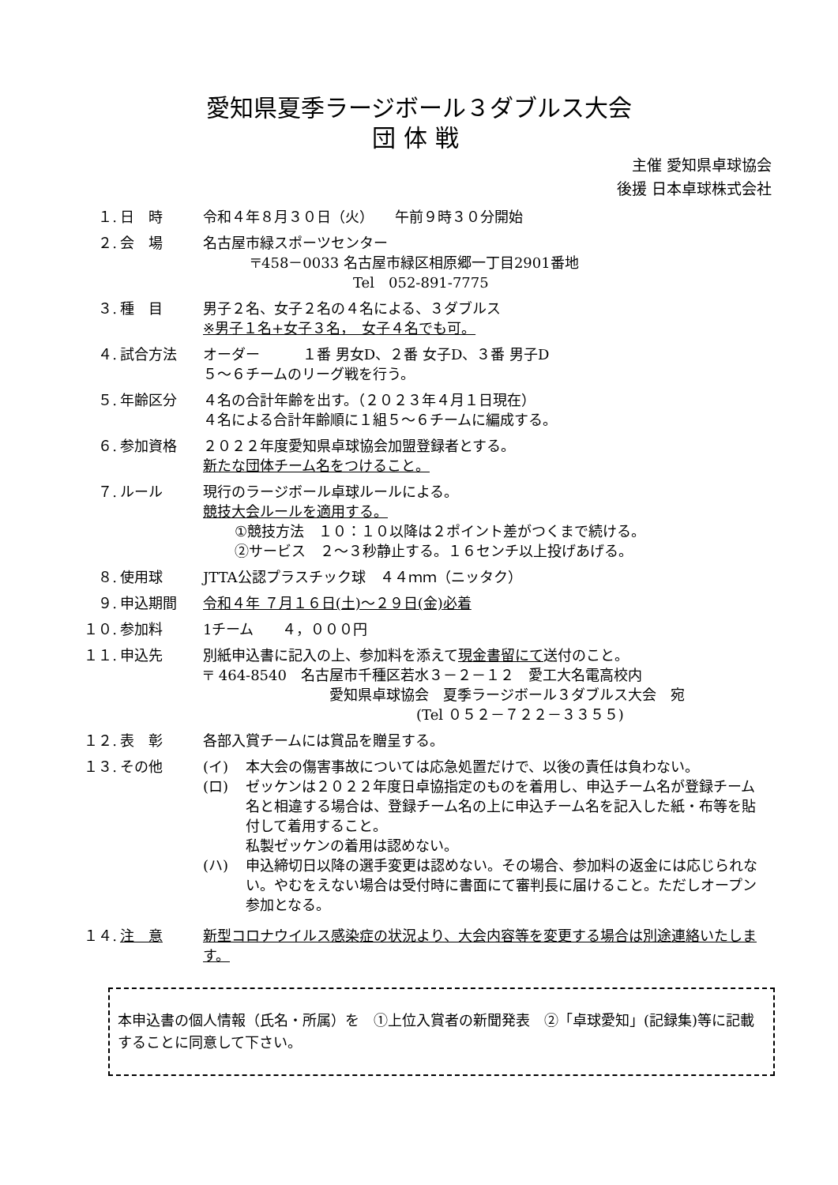愛知県夏季ラージボール３ダブルス大会
団体戦
主催 愛知県卓球協会
後援 日本卓球株式会社
１. 日　時 令和４年８月３０日（火）　　午前９時３０分開始
２. 会　場 名古屋市緑スポーツセンター
〒458－0033 名古屋市緑区相原郷一丁目2901番地
Tel　052-891-7775
３. 種　目 男子２名、女子２名の４名による、３ダブルス
※男子１名+女子３名，　女子４名でも可。
４. 試合方法 オーダー　　　１番 男女D、２番 女子D、３番 男子D
５～６チームのリーグ戦を行う。
５. 年齢区分 ４名の合計年齢を出す。（２０２３年４月１日現在）
４名による合計年齢順に１組５～６チームに編成する。
６. 参加資格 ２０２２年度愛知県卓球協会加盟登録者とする。
新たな団体チーム名をつけること。
７. ルール 現行のラージボール卓球ルールによる。
競技大会ルールを適用する。
①競技方法　１０：１０以降は２ポイント差がつくまで続ける。
②サービス　２～３秒静止する。１６センチ以上投げあげる。
８. 使用球 JTTA公認プラスチック球　４４ｍｍ（ニッタク）
９. 申込期間 令和４年 ７月１６日(土)～２９日(金)必着
１０. 参加料 1チーム　　４，０００円
１１. 申込先 別紙申込書に記入の上、参加料を添えて現金書留にて送付のこと。
〒 464-8540　名古屋市千種区若水３－２－１２　愛工大名電高校内
愛知県卓球協会　夏季ラージボール３ダブルス大会　宛
(Tel ０５２－７２２－３３５５)
１２. 表　彰 各部入賞チームには賞品を贈呈する。
１３. その他 (イ) 本大会の傷害事故については応急処置だけで、以後の責任は負わない。
(ロ) ゼッケンは２０２２年度日卓協指定のものを着用し、申込チーム名が登録チーム名と相違する場合は、登録チーム名の上に申込チーム名を記入した紙・布等を貼付して着用すること。
私製ゼッケンの着用は認めない。
(ハ) 申込締切日以降の選手変更は認めない。その場合、参加料の返金には応じられない。やむをえない場合は受付時に書面にて審判長に届けること。ただしオープン参加となる。
１４. 注　意 新型コロナウイルス感染症の状況より、大会内容等を変更する場合は別途連絡いたします。
本申込書の個人情報（氏名・所属）を　①上位入賞者の新聞発表　②「卓球愛知」(記録集)等に記載することに同意して下さい。